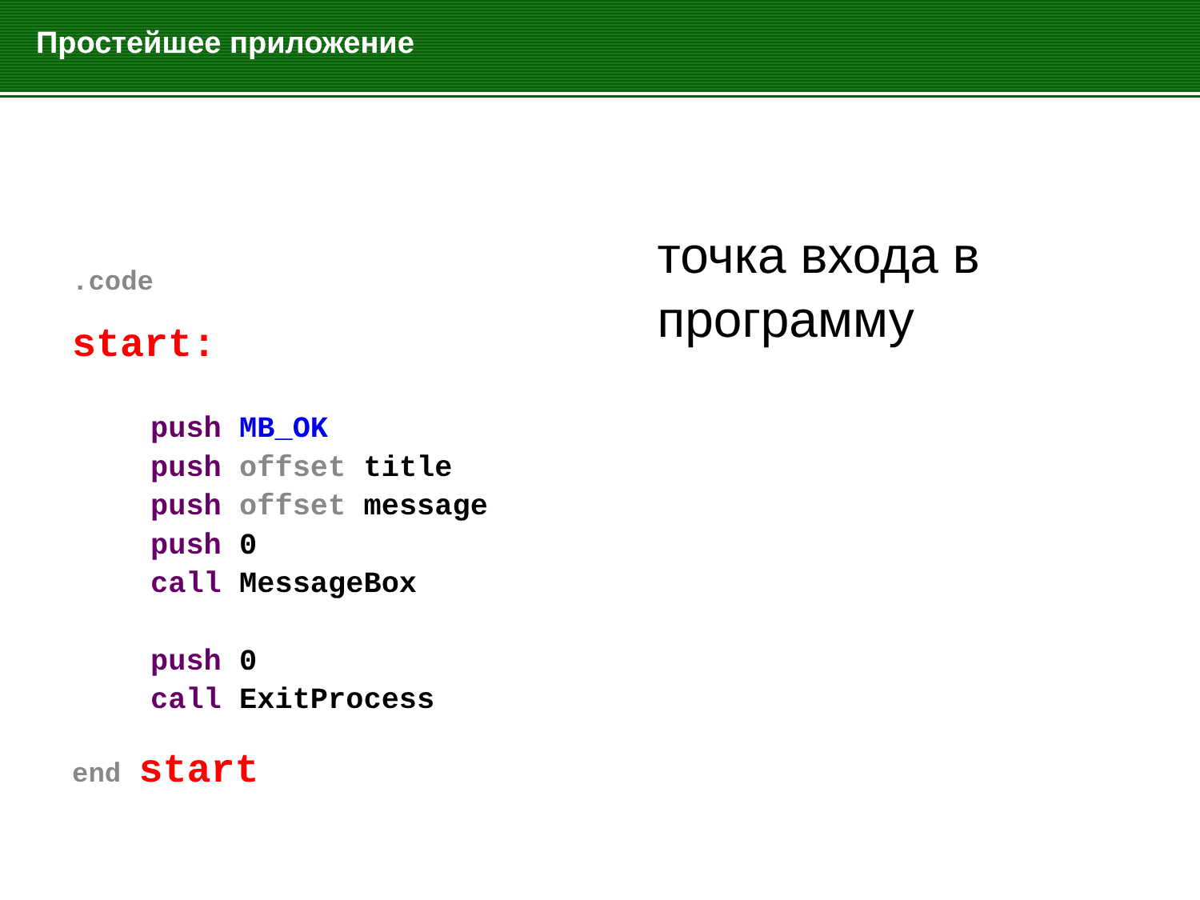Простейшее приложение
.code
start:
push MB_OK
push offset title
push offset message
push 0
call MessageBox
push 0
call ExitProcess
end start
точка входа в программу